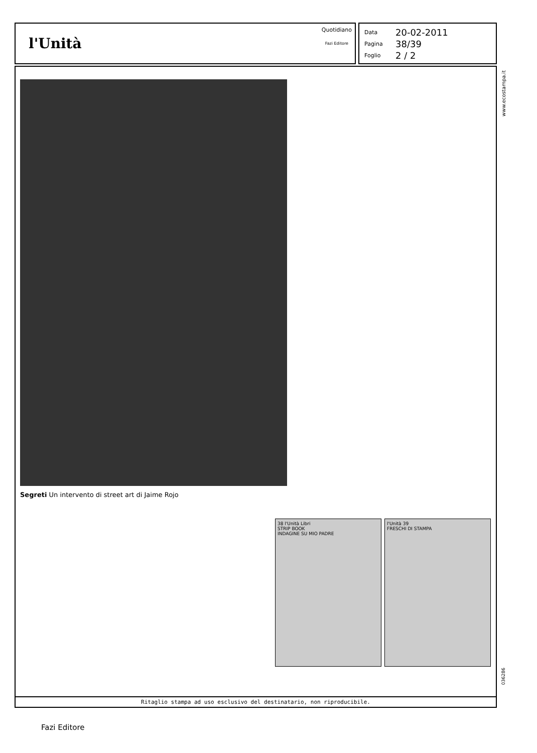l'Unità
Quotidiano
Fazi Editore
Data 20-02-2011
Pagina 38/39
Foglio 2 / 2
www.ecostampa.it
Segreti Un intervento di street art di Jaime Rojo
38 l'Unità Libri
STRIP BOOK
INDAGINE SU MIO PADRE
l'Unità 39
FRESCHI DI STAMPA
Ritaglio stampa ad uso esclusivo del destinatario, non riproducibile.
036286
Fazi Editore